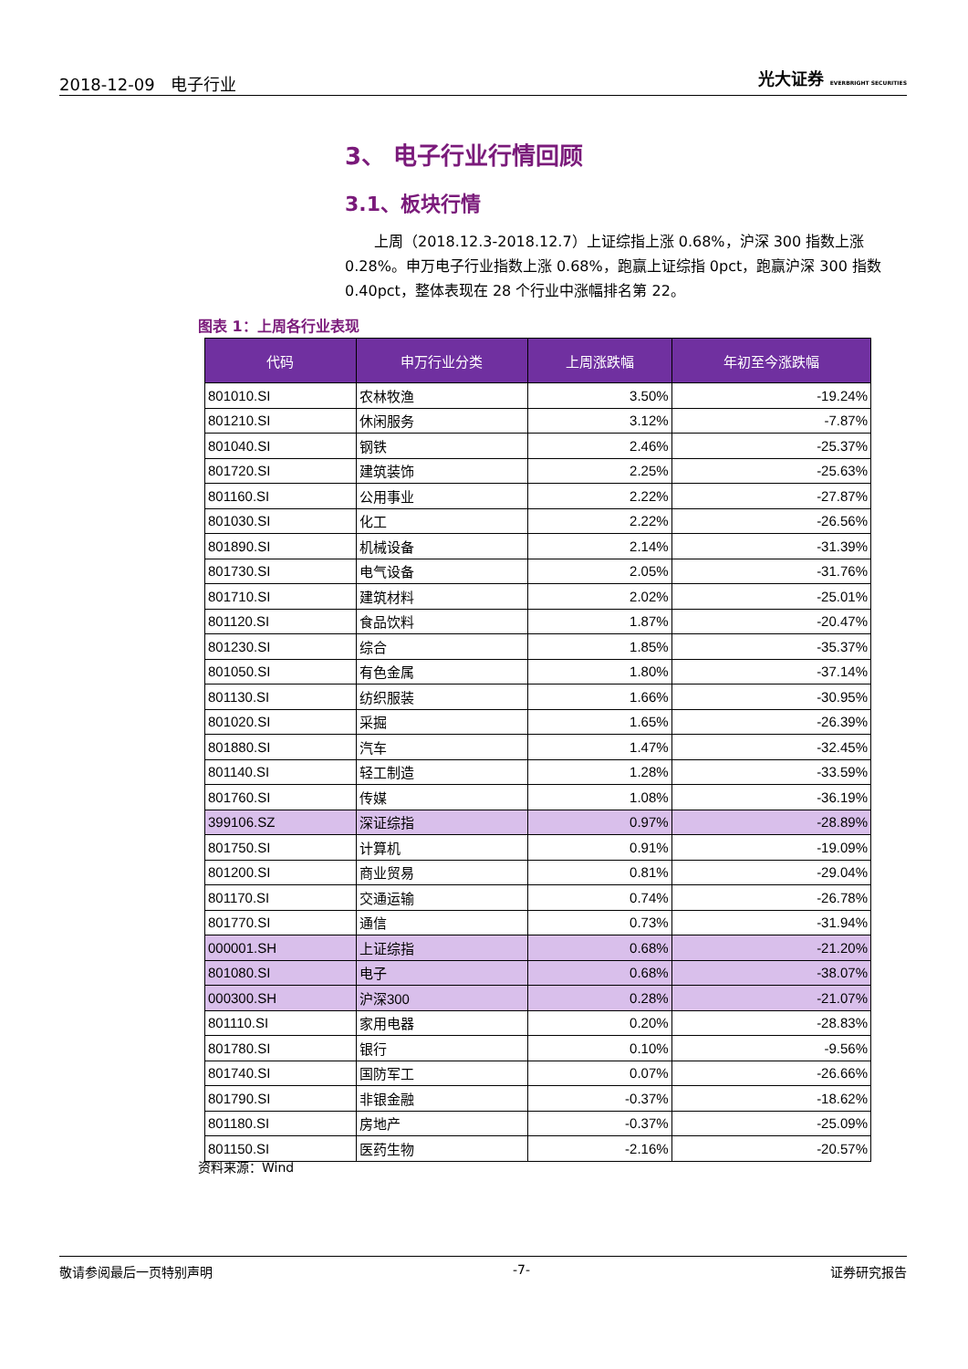2018-12-09 电子行业 光大证券 EVERBRIGHT SECURITIES
3、 电子行业行情回顾
3.1、板块行情
上周（2018.12.3-2018.12.7）上证综指上涨 0.68%，沪深 300 指数上涨 0.28%。申万电子行业指数上涨 0.68%，跑赢上证综指 0pct，跑赢沪深 300 指数 0.40pct，整体表现在 28 个行业中涨幅排名第 22。
图表 1：上周各行业表现
| 代码 | 申万行业分类 | 上周涨跌幅 | 年初至今涨跌幅 |
| --- | --- | --- | --- |
| 801010.SI | 农林牧渔 | 3.50% | -19.24% |
| 801210.SI | 休闲服务 | 3.12% | -7.87% |
| 801040.SI | 钢铁 | 2.46% | -25.37% |
| 801720.SI | 建筑装饰 | 2.25% | -25.63% |
| 801160.SI | 公用事业 | 2.22% | -27.87% |
| 801030.SI | 化工 | 2.22% | -26.56% |
| 801890.SI | 机械设备 | 2.14% | -31.39% |
| 801730.SI | 电气设备 | 2.05% | -31.76% |
| 801710.SI | 建筑材料 | 2.02% | -25.01% |
| 801120.SI | 食品饮料 | 1.87% | -20.47% |
| 801230.SI | 综合 | 1.85% | -35.37% |
| 801050.SI | 有色金属 | 1.80% | -37.14% |
| 801130.SI | 纺织服装 | 1.66% | -30.95% |
| 801020.SI | 采掘 | 1.65% | -26.39% |
| 801880.SI | 汽车 | 1.47% | -32.45% |
| 801140.SI | 轻工制造 | 1.28% | -33.59% |
| 801760.SI | 传媒 | 1.08% | -36.19% |
| 399106.SZ | 深证综指 | 0.97% | -28.89% |
| 801750.SI | 计算机 | 0.91% | -19.09% |
| 801200.SI | 商业贸易 | 0.81% | -29.04% |
| 801170.SI | 交通运输 | 0.74% | -26.78% |
| 801770.SI | 通信 | 0.73% | -31.94% |
| 000001.SH | 上证综指 | 0.68% | -21.20% |
| 801080.SI | 电子 | 0.68% | -38.07% |
| 000300.SH | 沪深300 | 0.28% | -21.07% |
| 801110.SI | 家用电器 | 0.20% | -28.83% |
| 801780.SI | 银行 | 0.10% | -9.56% |
| 801740.SI | 国防军工 | 0.07% | -26.66% |
| 801790.SI | 非银金融 | -0.37% | -18.62% |
| 801180.SI | 房地产 | -0.37% | -25.09% |
| 801150.SI | 医药生物 | -2.16% | -20.57% |
资料来源：Wind
敬请参阅最后一页特别声明 -7- 证券研究报告